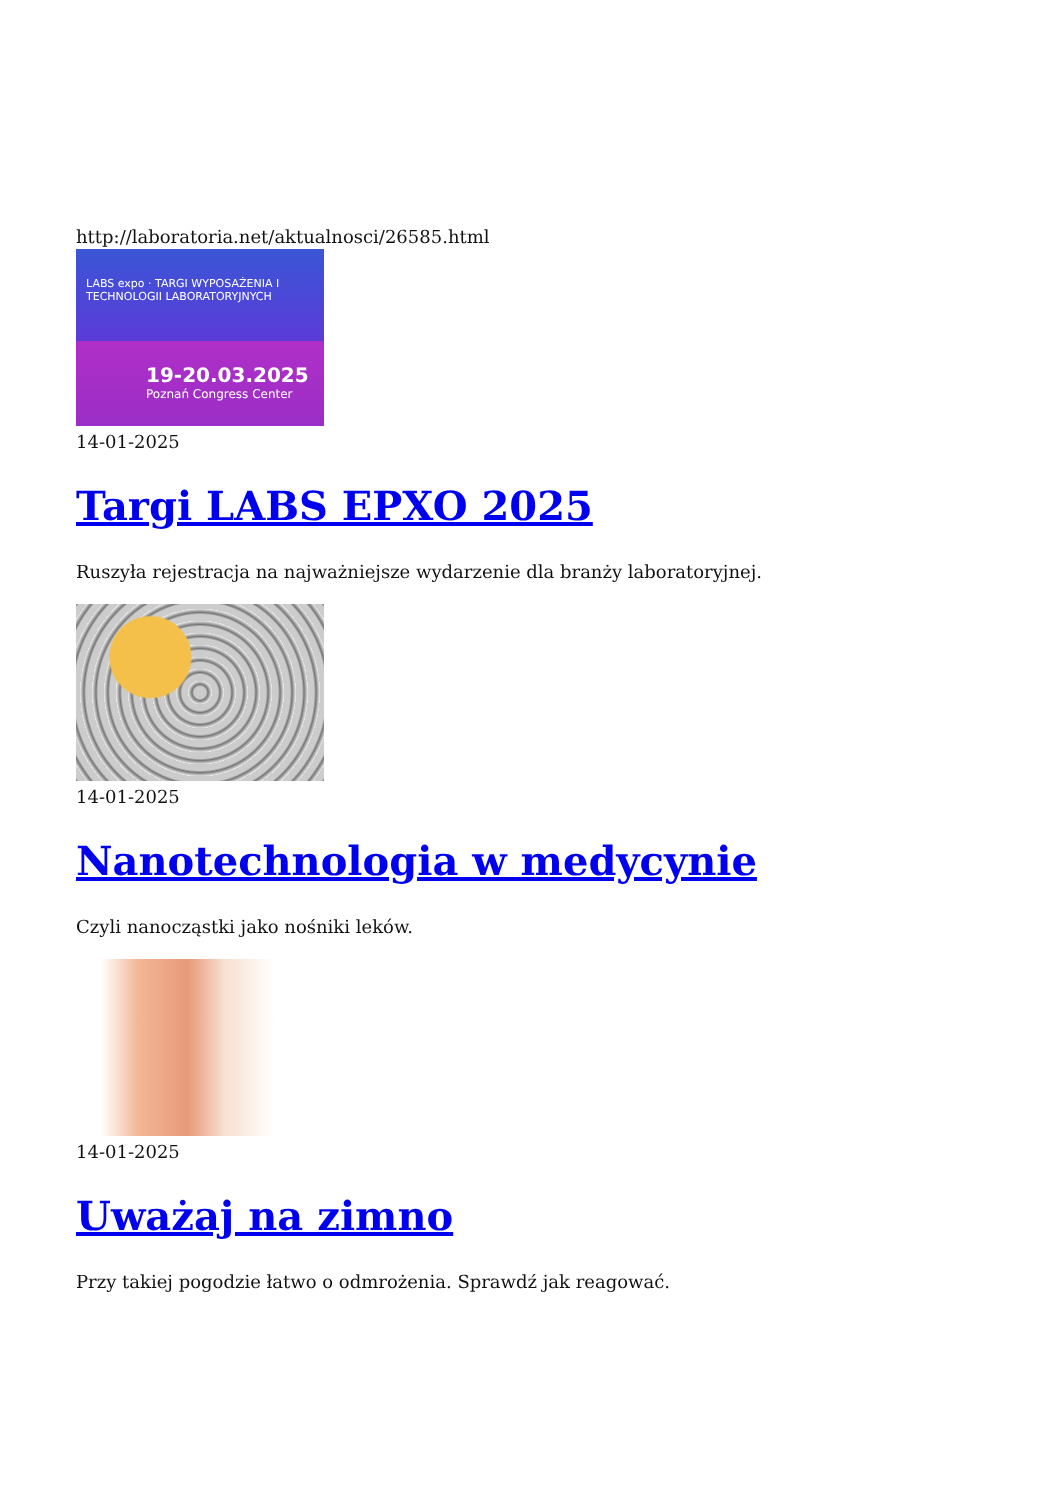http://laboratoria.net/aktualnosci/26585.html
LABS expo · TARGI WYPOSAŻENIA I TECHNOLOGII LABORATORYJNYCH
19-20.03.2025
Poznań Congress Center
14-01-2025
Targi LABS EPXO 2025
Ruszyła rejestracja na najważniejsze wydarzenie dla branży laboratoryjnej.
14-01-2025
Nanotechnologia w medycynie
Czyli nanocząstki jako nośniki leków.
14-01-2025
Uważaj na zimno
Przy takiej pogodzie łatwo o odmrożenia. Sprawdź jak reagować.